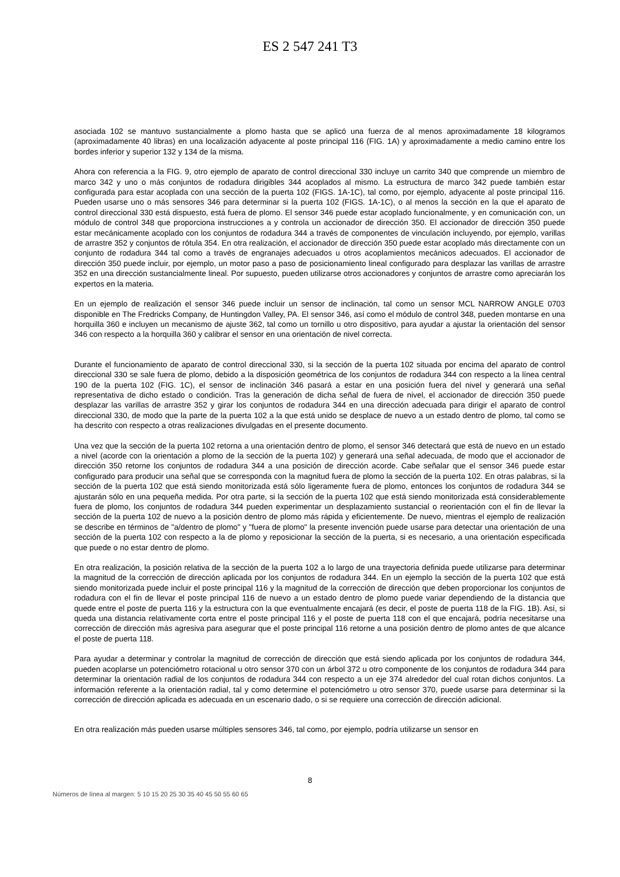ES 2 547 241 T3
asociada 102 se mantuvo sustancialmente a plomo hasta que se aplicó una fuerza de al menos aproximadamente 18 kilogramos (aproximadamente 40 libras) en una localización adyacente al poste principal 116 (FIG. 1A) y aproximadamente a medio camino entre los bordes inferior y superior 132 y 134 de la misma.
Ahora con referencia a la FIG. 9, otro ejemplo de aparato de control direccional 330 incluye un carrito 340 que comprende un miembro de marco 342 y uno o más conjuntos de rodadura dirigibles 344 acoplados al mismo. La estructura de marco 342 puede también estar configurada para estar acoplada con una sección de la puerta 102 (FIGS. 1A-1C), tal como, por ejemplo, adyacente al poste principal 116. Pueden usarse uno o más sensores 346 para determinar si la puerta 102 (FIGS. 1A-1C), o al menos la sección en la que el aparato de control direccional 330 está dispuesto, está fuera de plomo. El sensor 346 puede estar acoplado funcionalmente, y en comunicación con, un módulo de control 348 que proporciona instrucciones a y controla un accionador de dirección 350. El accionador de dirección 350 puede estar mecánicamente acoplado con los conjuntos de rodadura 344 a través de componentes de vinculación incluyendo, por ejemplo, varillas de arrastre 352 y conjuntos de rótula 354. En otra realización, el accionador de dirección 350 puede estar acoplado más directamente con un conjunto de rodadura 344 tal como a través de engranajes adecuados u otros acoplamientos mecánicos adecuados. El accionador de dirección 350 puede incluir, por ejemplo, un motor paso a paso de posicionamiento lineal configurado para desplazar las varillas de arrastre 352 en una dirección sustancialmente lineal. Por supuesto, pueden utilizarse otros accionadores y conjuntos de arrastre como apreciarán los expertos en la materia.
En un ejemplo de realización el sensor 346 puede incluir un sensor de inclinación, tal como un sensor MCL NARROW ANGLE 0703 disponible en The Fredricks Company, de Huntingdon Valley, PA. El sensor 346, así como el módulo de control 348, pueden montarse en una horquilla 360 e incluyen un mecanismo de ajuste 362, tal como un tornillo u otro dispositivo, para ayudar a ajustar la orientación del sensor 346 con respecto a la horquilla 360 y calibrar el sensor en una orientación de nivel correcta.
Durante el funcionamiento de aparato de control direccional 330, si la sección de la puerta 102 situada por encima del aparato de control direccional 330 se sale fuera de plomo, debido a la disposición geométrica de los conjuntos de rodadura 344 con respecto a la línea central 190 de la puerta 102 (FIG. 1C), el sensor de inclinación 346 pasará a estar en una posición fuera del nivel y generará una señal representativa de dicho estado o condición. Tras la generación de dicha señal de fuera de nivel, el accionador de dirección 350 puede desplazar las varillas de arrastre 352 y girar los conjuntos de rodadura 344 en una dirección adecuada para dirigir el aparato de control direccional 330, de modo que la parte de la puerta 102 a la que está unido se desplace de nuevo a un estado dentro de plomo, tal como se ha descrito con respecto a otras realizaciones divulgadas en el presente documento.
Una vez que la sección de la puerta 102 retorna a una orientación dentro de plomo, el sensor 346 detectará que está de nuevo en un estado a nivel (acorde con la orientación a plomo de la sección de la puerta 102) y generará una señal adecuada, de modo que el accionador de dirección 350 retorne los conjuntos de rodadura 344 a una posición de dirección acorde. Cabe señalar que el sensor 346 puede estar configurado para producir una señal que se corresponda con la magnitud fuera de plomo la sección de la puerta 102. En otras palabras, si la sección de la puerta 102 que está siendo monitorizada está sólo ligeramente fuera de plomo, entonces los conjuntos de rodadura 344 se ajustarán sólo en una pequeña medida. Por otra parte, si la sección de la puerta 102 que está siendo monitorizada está considerablemente fuera de plomo, los conjuntos de rodadura 344 pueden experimentar un desplazamiento sustancial o reorientación con el fin de llevar la sección de la puerta 102 de nuevo a la posición dentro de plomo más rápida y eficientemente. De nuevo, mientras el ejemplo de realización se describe en términos de "a/dentro de plomo" y "fuera de plomo" la presente invención puede usarse para detectar una orientación de una sección de la puerta 102 con respecto a la de plomo y reposicionar la sección de la puerta, si es necesario, a una orientación especificada que puede o no estar dentro de plomo.
En otra realización, la posición relativa de la sección de la puerta 102 a lo largo de una trayectoria definida puede utilizarse para determinar la magnitud de la corrección de dirección aplicada por los conjuntos de rodadura 344. En un ejemplo la sección de la puerta 102 que está siendo monitorizada puede incluir el poste principal 116 y la magnitud de la corrección de dirección que deben proporcionar los conjuntos de rodadura con el fin de llevar el poste principal 116 de nuevo a un estado dentro de plomo puede variar dependiendo de la distancia que quede entre el poste de puerta 116 y la estructura con la que eventualmente encajará (es decir, el poste de puerta 118 de la FIG. 1B). Así, si queda una distancia relativamente corta entre el poste principal 116 y el poste de puerta 118 con el que encajará, podría necesitarse una corrección de dirección más agresiva para asegurar que el poste principal 116 retorne a una posición dentro de plomo antes de que alcance el poste de puerta 118.
Para ayudar a determinar y controlar la magnitud de corrección de dirección que está siendo aplicada por los conjuntos de rodadura 344, pueden acoplarse un potenciómetro rotacional u otro sensor 370 con un árbol 372 u otro componente de los conjuntos de rodadura 344 para determinar la orientación radial de los conjuntos de rodadura 344 con respecto a un eje 374 alrededor del cual rotan dichos conjuntos. La información referente a la orientación radial, tal y como determine el potenciómetro u otro sensor 370, puede usarse para determinar si la corrección de dirección aplicada es adecuada en un escenario dado, o si se requiere una corrección de dirección adicional.
En otra realización más pueden usarse múltiples sensores 346, tal como, por ejemplo, podría utilizarse un sensor en
8
Números de línea al margen: 5 10 15 20 25 30 35 40 45 50 55 60 65